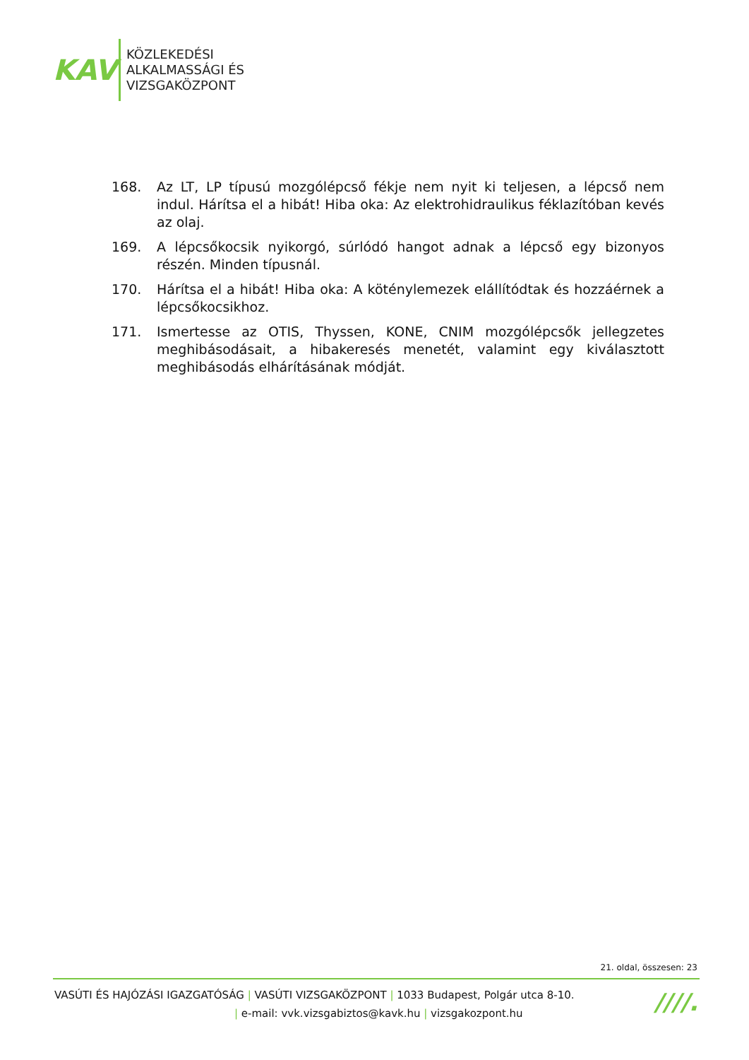KAV
KÖZLEKEDÉSI
ALKALMASSÁGI ÉS
VIZSGAKÖZPONT
168. Az LT, LP típusú mozgólépcső fékje nem nyit ki teljesen, a lépcső nem indul. Hárítsa el a hibát! Hiba oka: Az elektrohidraulikus féklazítóban kevés az olaj.
169. A lépcsőkocsik nyikorgó, súrlódó hangot adnak a lépcső egy bizonyos részén. Minden típusnál.
170. Hárítsa el a hibát! Hiba oka: A köténylemezek elállítódtak és hozzáérnek a lépcsőkocsikhoz.
171. Ismertesse az OTIS, Thyssen, KONE, CNIM mozgólépcsők jellegzetes meghibásodásait, a hibakeresés menetét, valamint egy kiválasztott meghibásodás elhárításának módját.
21. oldal, összesen: 23
VASÚTI ÉS HAJÓZÁSI IGAZGATÓSÁG | VASÚTI VIZSGAKÖZPONT | 1033 Budapest, Polgár utca 8-10.
| e-mail: vvk.vizsgabiztos@kavk.hu | vizsgakozpont.hu
////.